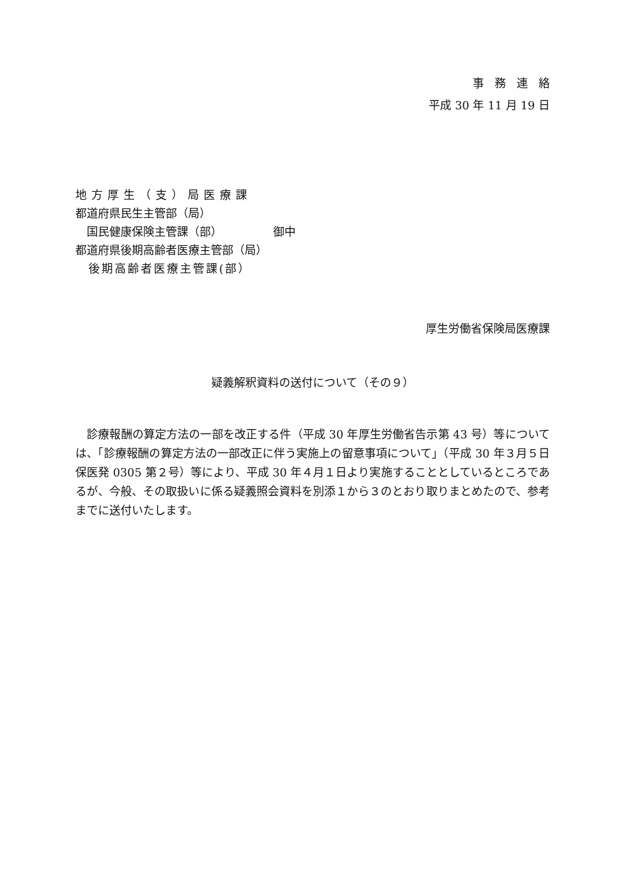事務連絡
平成 30 年 11 月 19 日
地方厚生（支）局医療課
都道府県民生主管部（局）
　国民健康保険主管課（部）　　　　　御中
都道府県後期高齢者医療主管部（局）
　後期高齢者医療主管課(部）
厚生労働省保険局医療課
疑義解釈資料の送付について（その９）
　診療報酬の算定方法の一部を改正する件（平成 30 年厚生労働省告示第 43 号）等については、「診療報酬の算定方法の一部改正に伴う実施上の留意事項について」（平成 30 年３月５日保医発 0305 第２号）等により、平成 30 年４月１日より実施することとしているところであるが、今般、その取扱いに係る疑義照会資料を別添１から３のとおり取りまとめたので、参考までに送付いたします。